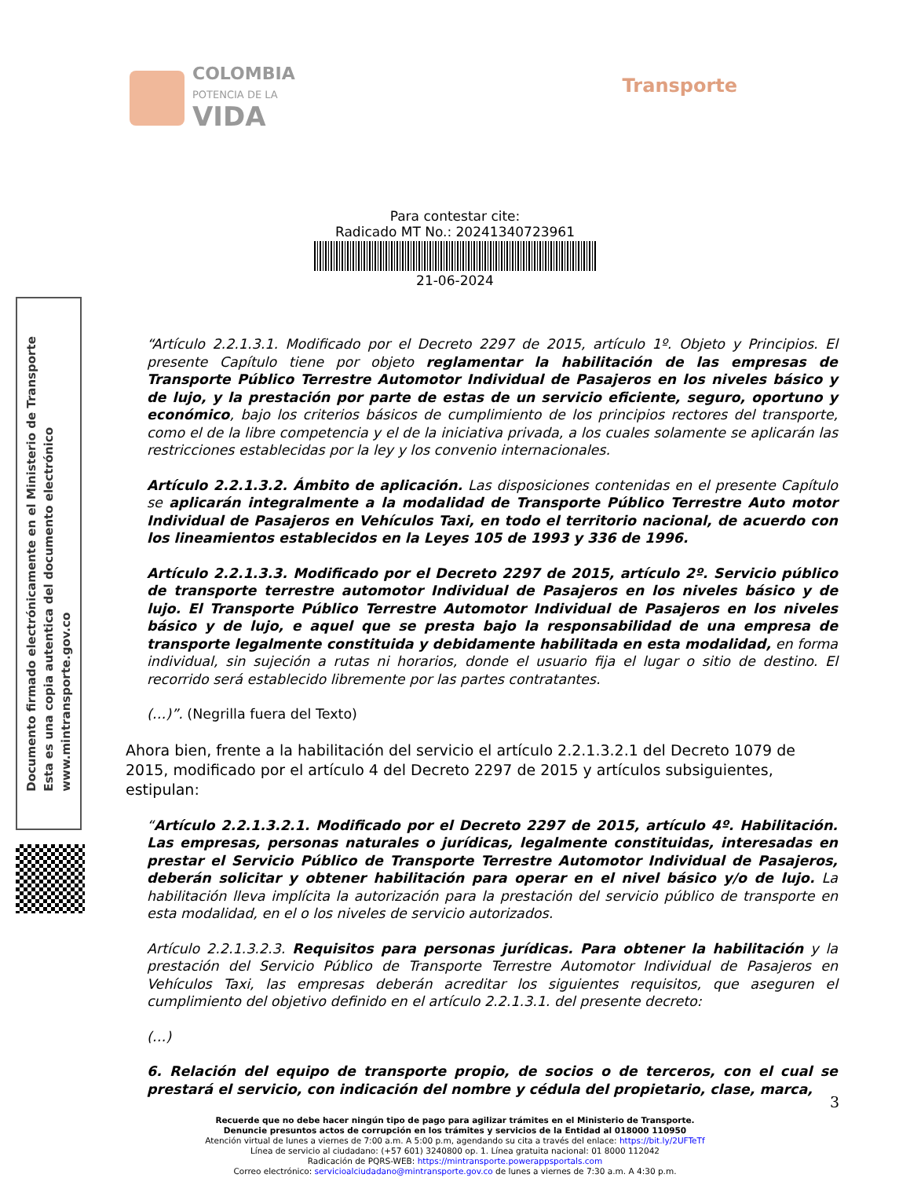COLOMBIA
POTENCIA DE LA
VIDA
Transporte
Para contestar cite:
Radicado MT No.: 20241340723961
21-06-2024
“Artículo 2.2.1.3.1. Modificado por el Decreto 2297 de 2015, artículo 1º. Objeto y Principios. El presente Capítulo tiene por objeto reglamentar la habilitación de las empresas de Transporte Público Terrestre Automotor Individual de Pasajeros en los niveles básico y de lujo, y la prestación por parte de estas de un servicio eficiente, seguro, oportuno y económico, bajo los criterios básicos de cumplimiento de los principios rectores del transporte, como el de la libre competencia y el de la iniciativa privada, a los cuales solamente se aplicarán las restricciones establecidas por la ley y los convenio internacionales.
Artículo 2.2.1.3.2. Ámbito de aplicación. Las disposiciones contenidas en el presente Capítulo se aplicarán integralmente a la modalidad de Transporte Público Terrestre Auto motor Individual de Pasajeros en Vehículos Taxi, en todo el territorio nacional, de acuerdo con los lineamientos establecidos en la Leyes 105 de 1993 y 336 de 1996.
Artículo 2.2.1.3.3. Modificado por el Decreto 2297 de 2015, artículo 2º. Servicio público de transporte terrestre automotor Individual de Pasajeros en los niveles básico y de lujo. El Transporte Público Terrestre Automotor Individual de Pasajeros en los niveles básico y de lujo, e aquel que se presta bajo la responsabilidad de una empresa de transporte legalmente constituida y debidamente habilitada en esta modalidad, en forma individual, sin sujeción a rutas ni horarios, donde el usuario fija el lugar o sitio de destino. El recorrido será establecido libremente por las partes contratantes.
(…)”. (Negrilla fuera del Texto)
Ahora bien, frente a la habilitación del servicio el artículo 2.2.1.3.2.1 del Decreto 1079 de 2015, modificado por el artículo 4 del Decreto 2297 de 2015 y artículos subsiguientes, estipulan:
“Artículo 2.2.1.3.2.1. Modificado por el Decreto 2297 de 2015, artículo 4º. Habilitación. Las empresas, personas naturales o jurídicas, legalmente constituidas, interesadas en prestar el Servicio Público de Transporte Terrestre Automotor Individual de Pasajeros, deberán solicitar y obtener habilitación para operar en el nivel básico y/o de lujo. La habilitación lleva implícita la autorización para la prestación del servicio público de transporte en esta modalidad, en el o los niveles de servicio autorizados.
Artículo 2.2.1.3.2.3. Requisitos para personas jurídicas. Para obtener la habilitación y la prestación del Servicio Público de Transporte Terrestre Automotor Individual de Pasajeros en Vehículos Taxi, las empresas deberán acreditar los siguientes requisitos, que aseguren el cumplimiento del objetivo definido en el artículo 2.2.1.3.1. del presente decreto:
(…)
6. Relación del equipo de transporte propio, de socios o de terceros, con el cual se prestará el servicio, con indicación del nombre y cédula del propietario, clase, marca,
Documento firmado electrónicamente en el Ministerio de Transporte
Esta es una copia autentica del documento electrónico
www.mintransporte.gov.co
3
Recuerde que no debe hacer ningún tipo de pago para agilizar trámites en el Ministerio de Transporte.
Denuncie presuntos actos de corrupción en los trámites y servicios de la Entidad al 018000 110950
Atención virtual de lunes a viernes de 7:00 a.m. A 5:00 p.m, agendando su cita a través del enlace: https://bit.ly/2UFTeTf
Línea de servicio al ciudadano: (+57 601) 3240800 op. 1. Línea gratuita nacional: 01 8000 112042
Radicación de PQRS-WEB: https://mintransporte.powerappsportals.com
Correo electrónico: servicioalciudadano@mintransporte.gov.co de lunes a viernes de 7:30 a.m. A 4:30 p.m.